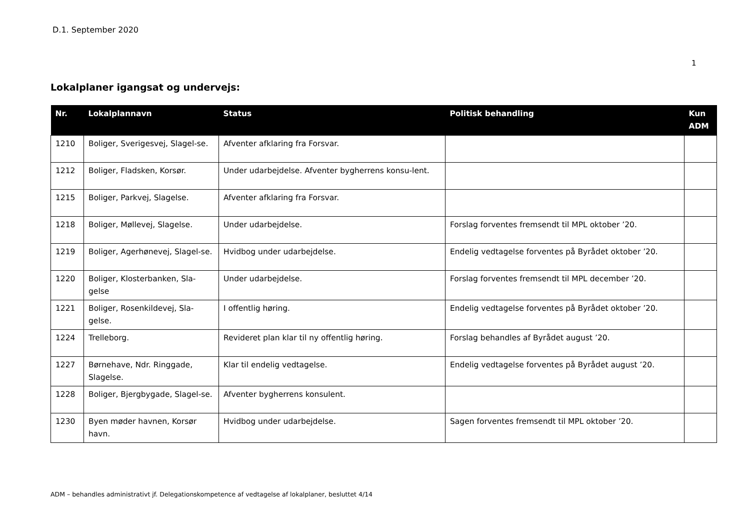D.1. September 2020
1
Lokalplaner igangsat og undervejs:
| Nr. | Lokalplannavn | Status | Politisk behandling | Kun ADM |
| --- | --- | --- | --- | --- |
| 1210 | Boliger, Sverigesvej, Slagel-se. | Afventer afklaring fra Forsvar. | | |
| 1212 | Boliger, Fladsken, Korsør. | Under udarbejdelse. Afventer bygherrens konsu-lent. | | |
| 1215 | Boliger, Parkvej, Slagelse. | Afventer afklaring fra Forsvar. | | |
| 1218 | Boliger, Møllevej, Slagelse. | Under udarbejdelse. | Forslag forventes fremsendt til MPL oktober ’20. | |
| 1219 | Boliger, Agerhønevej, Slagel-se. | Hvidbog under udarbejdelse. | Endelig vedtagelse forventes på Byrådet oktober ’20. | |
| 1220 | Boliger, Klosterbanken, Sla-gelse | Under udarbejdelse. | Forslag forventes fremsendt til MPL december ’20. | |
| 1221 | Boliger, Rosenkildevej, Sla-gelse. | I offentlig høring. | Endelig vedtagelse forventes på Byrådet oktober ’20. | |
| 1224 | Trelleborg. | Revideret plan klar til ny offentlig høring. | Forslag behandles af Byrådet august ’20. | |
| 1227 | Børnehave, Ndr. Ringgade, Slagelse. | Klar til endelig vedtagelse. | Endelig vedtagelse forventes på Byrådet august ’20. | |
| 1228 | Boliger, Bjergbygade, Slagel-se. | Afventer bygherrens konsulent. | | |
| 1230 | Byen møder havnen, Korsør havn. | Hvidbog under udarbejdelse. | Sagen forventes fremsendt til MPL oktober ’20. | |
ADM – behandles administrativt jf. Delegationskompetence af vedtagelse af lokalplaner, besluttet 4/14